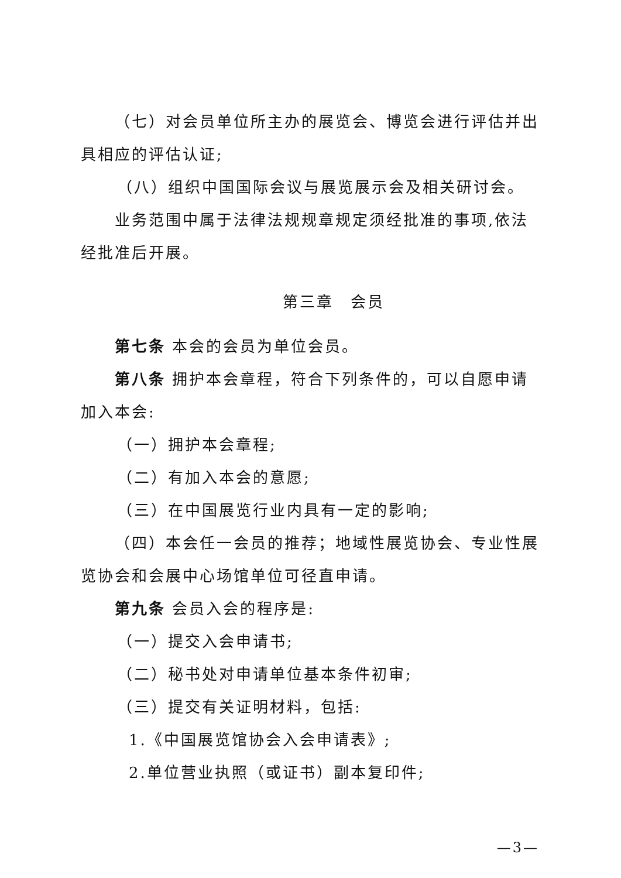（七）对会员单位所主办的展览会、博览会进行评估并出具相应的评估认证;
（八）组织中国国际会议与展览展示会及相关研讨会。
业务范围中属于法律法规规章规定须经批准的事项,依法经批准后开展。
第三章　会员
第七条 本会的会员为单位会员。
第八条 拥护本会章程，符合下列条件的，可以自愿申请加入本会:
（一）拥护本会章程;
（二）有加入本会的意愿;
（三）在中国展览行业内具有一定的影响;
（四）本会任一会员的推荐；地域性展览协会、专业性展览协会和会展中心场馆单位可径直申请。
第九条 会员入会的程序是:
（一）提交入会申请书;
（二）秘书处对申请单位基本条件初审;
（三）提交有关证明材料，包括:
1.《中国展览馆协会入会申请表》;
2.单位营业执照（或证书）副本复印件;
—3—